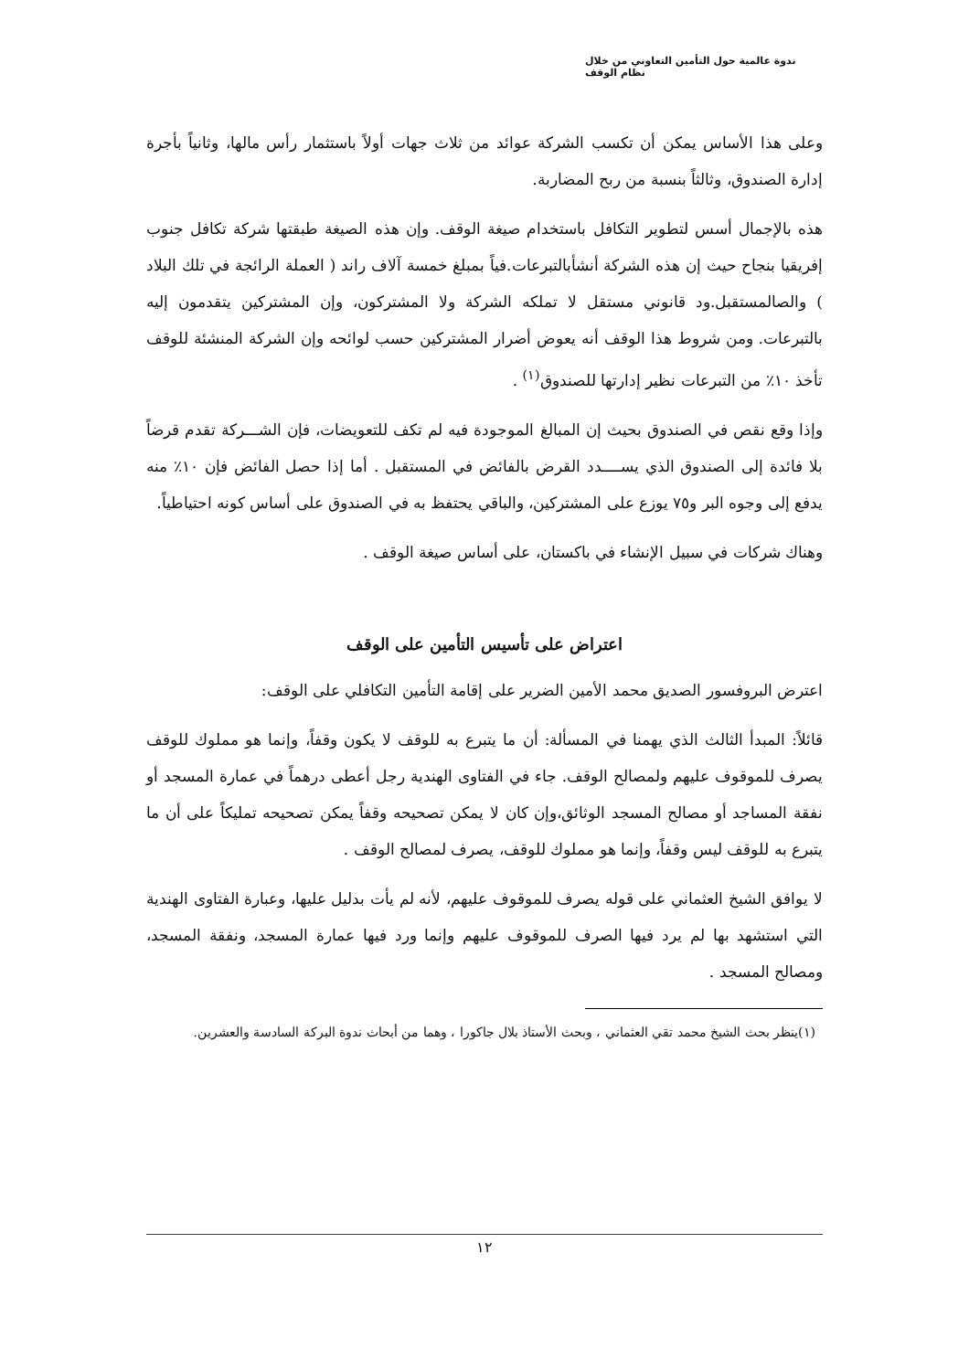ندوة عالمية حول التأمين التعاوني من خلال نظام الوقف
وعلى هذا الأساس يمكن أن تكسب الشركة عوائد من ثلاث جهات أولاً باستثمار رأس مالها، وثانياً بأجرة إدارة الصندوق، وثالثاً بنسبة من ربح المضاربة.
هذه بالإجمال أسس لتطوير التكافل باستخدام صيغة الوقف. وإن هذه الصيغة طبقتها شركة تكافل جنوب إفريقيا بنجاح حيث إن هذه الشركة أنشأبالتبرعات.فياً بمبلغ خمسة آلاف راند ( العملة الرائجة في تلك البلاد ) والصالمستقبل.ود قانوني مستقل لا تملكه الشركة ولا المشتركون، وإن المشتركين يتقدمون إليه بالتبرعات. ومن شروط هذا الوقف أنه يعوض أضرار المشتركين حسب لوائحه وإن الشركة المنشئة للوقف تأخذ ١٠٪ من التبرعات نظير إدارتها للصندوق<sup>(١)</sup> .
وإذا وقع نقص في الصندوق بحيث إن المبالغ الموجودة فيه لم تكف للتعويضات، فإن الشـــركة تقدم قرضاً بلا فائدة إلى الصندوق الذي يســــدد القرض بالفائض في المستقبل . أما إذا حصل الفائض فإن ١٠٪ منه يدفع إلى وجوه البر و٧٥ يوزع على المشتركين، والباقي يحتفظ به في الصندوق على أساس كونه احتياطياً.
وهناك شركات في سبيل الإنشاء في باكستان، على أساس صيغة الوقف .
اعتراض على تأسيس التأمين على الوقف
اعترض البروفسور الصديق محمد الأمين الضرير على إقامة التأمين التكافلي على الوقف:
قائلاً: المبدأ الثالث الذي يهمنا في المسألة: أن ما يتبرع به للوقف لا يكون وقفاً، وإنما هو مملوك للوقف يصرف للموقوف عليهم ولمصالح الوقف. جاء في الفتاوى الهندية رجل أعطى درهماً في عمارة المسجد أو نفقة المساجد أو مصالح المسجد الوثائق،وإن كان لا يمكن تصحيحه وقفاً يمكن تصحيحه تمليكاً على أن ما يتبرع به للوقف ليس وقفاً، وإنما هو مملوك للوقف، يصرف لمصالح الوقف .
لا يوافق الشيخ العثماني على قوله يصرف للموقوف عليهم، لأنه لم يأت بدليل عليها، وعبارة الفتاوى الهندية التي استشهد بها لم يرد فيها الصرف للموقوف عليهم وإنما ورد فيها عمارة المسجد، ونفقة المسجد، ومصالح المسجد .
(١)ينظر بحث الشيخ محمد تقي العثماني ، وبحث الأستاذ بلال جاكورا ، وهما من أبحاث ندوة البركة السادسة والعشرين.
١٢